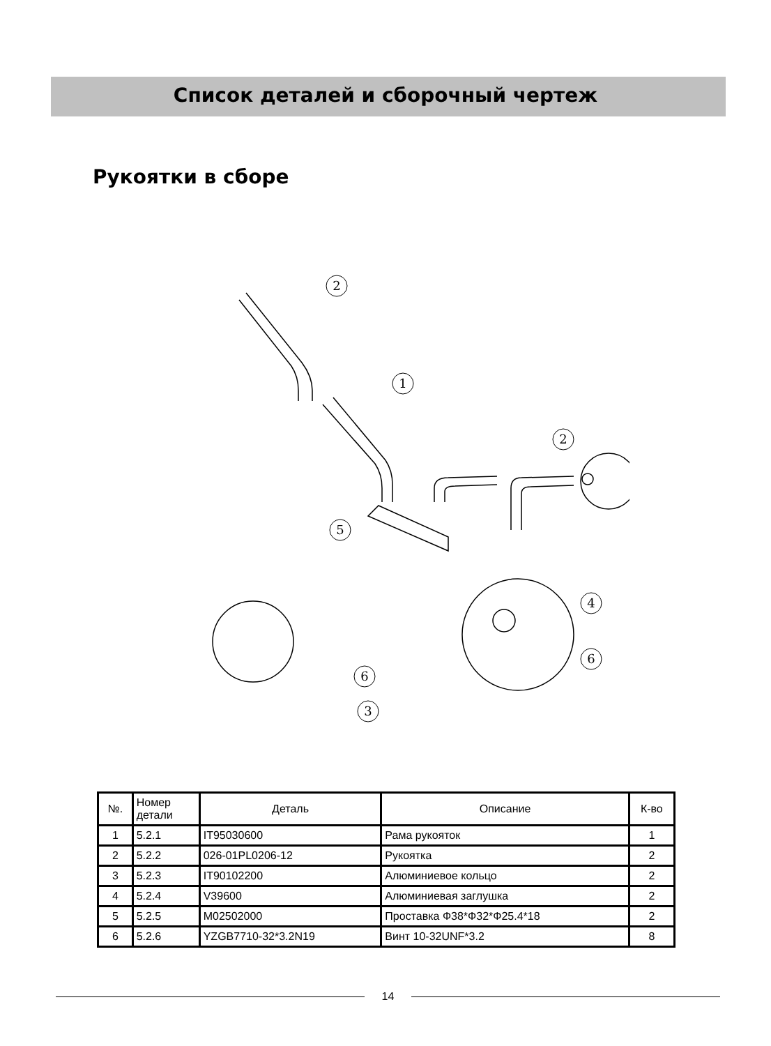Список деталей и сборочный чертеж
Рукоятки в сборе
2
1
2
5
6
3
4
6
| №. | Номер детали | Деталь | Описание | К-во |
| --- | --- | --- | --- | --- |
| 1 | 5.2.1 | IT95030600 | Рама рукояток | 1 |
| 2 | 5.2.2 | 026-01PL0206-12 | Рукоятка | 2 |
| 3 | 5.2.3 | IT90102200 | Алюминиевое кольцо | 2 |
| 4 | 5.2.4 | V39600 | Алюминиевая заглушка | 2 |
| 5 | 5.2.5 | M02502000 | Проставка Ф38*Ф32*Ф25.4*18 | 2 |
| 6 | 5.2.6 | YZGB7710-32*3.2N19 | Винт 10-32UNF*3.2 | 8 |
14